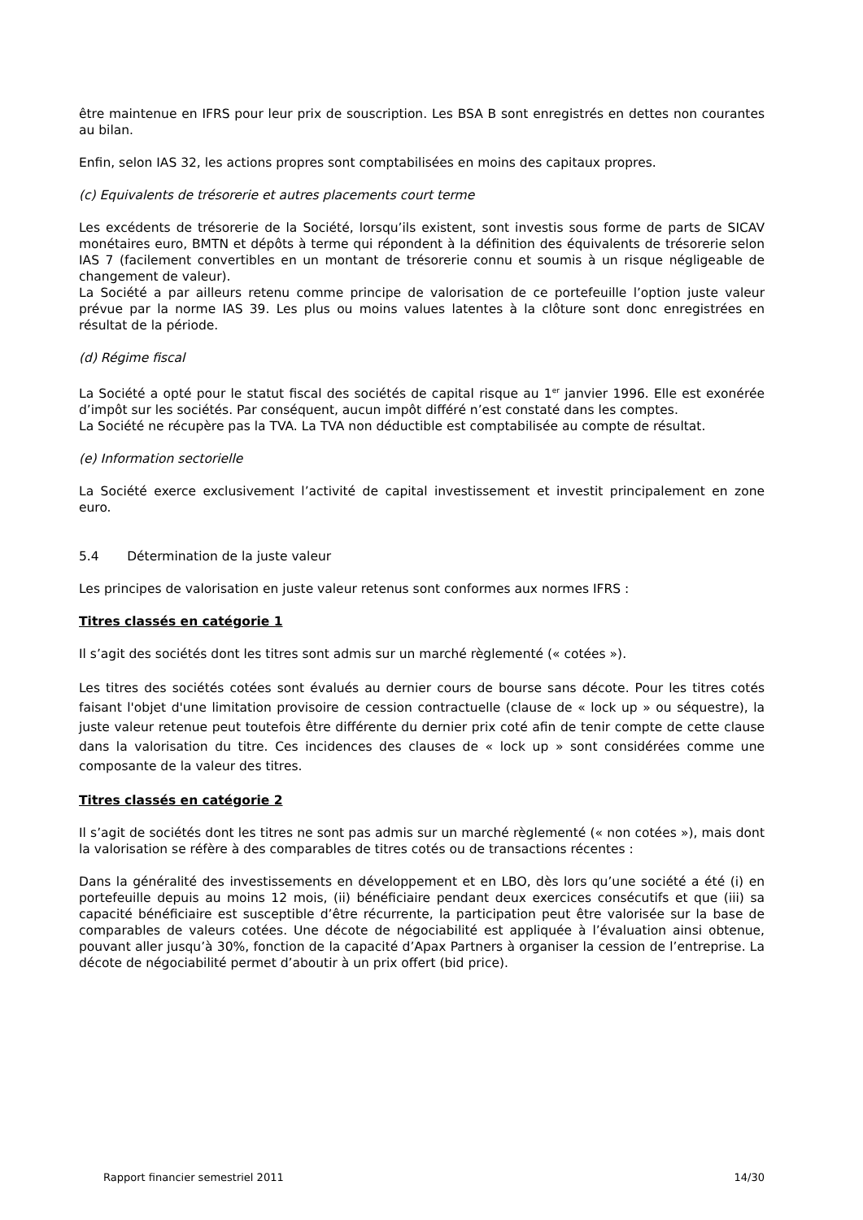être maintenue en IFRS pour leur prix de souscription. Les BSA B sont enregistrés en dettes non courantes au bilan.
Enfin, selon IAS 32, les actions propres sont comptabilisées en moins des capitaux propres.
(c) Equivalents de trésorerie et autres placements court terme
Les excédents de trésorerie de la Société, lorsqu’ils existent, sont investis sous forme de parts de SICAV monétaires euro, BMTN et dépôts à terme qui répondent à la définition des équivalents de trésorerie selon IAS 7 (facilement convertibles en un montant de trésorerie connu et soumis à un risque négligeable de changement de valeur).
La Société a par ailleurs retenu comme principe de valorisation de ce portefeuille l’option juste valeur prévue par la norme IAS 39. Les plus ou moins values latentes à la clôture sont donc enregistrées en résultat de la période.
(d) Régime fiscal
La Société a opté pour le statut fiscal des sociétés de capital risque au 1<sup>er</sup> janvier 1996. Elle est exonérée d’impôt sur les sociétés. Par conséquent, aucun impôt différé n’est constaté dans les comptes.
La Société ne récupère pas la TVA. La TVA non déductible est comptabilisée au compte de résultat.
(e) Information sectorielle
La Société exerce exclusivement l’activité de capital investissement et investit principalement en zone euro.
5.4 Détermination de la juste valeur
Les principes de valorisation en juste valeur retenus sont conformes aux normes IFRS :
Titres classés en catégorie 1
Il s’agit des sociétés dont les titres sont admis sur un marché règlementé (« cotées »).
Les titres des sociétés cotées sont évalués au dernier cours de bourse sans décote. Pour les titres cotés faisant l'objet d'une limitation provisoire de cession contractuelle (clause de « lock up » ou séquestre), la juste valeur retenue peut toutefois être différente du dernier prix coté afin de tenir compte de cette clause dans la valorisation du titre. Ces incidences des clauses de « lock up » sont considérées comme une composante de la valeur des titres.
Titres classés en catégorie 2
Il s’agit de sociétés dont les titres ne sont pas admis sur un marché règlementé (« non cotées »), mais dont la valorisation se réfère à des comparables de titres cotés ou de transactions récentes :
Dans la généralité des investissements en développement et en LBO, dès lors qu’une société a été (i) en portefeuille depuis au moins 12 mois, (ii) bénéficiaire pendant deux exercices consécutifs et que (iii) sa capacité bénéficiaire est susceptible d’être récurrente, la participation peut être valorisée sur la base de comparables de valeurs cotées. Une décote de négociabilité est appliquée à l’évaluation ainsi obtenue, pouvant aller jusqu’à 30%, fonction de la capacité d’Apax Partners à organiser la cession de l’entreprise. La décote de négociabilité permet d’aboutir à un prix offert (bid price).
Rapport financier semestriel 2011 14/30